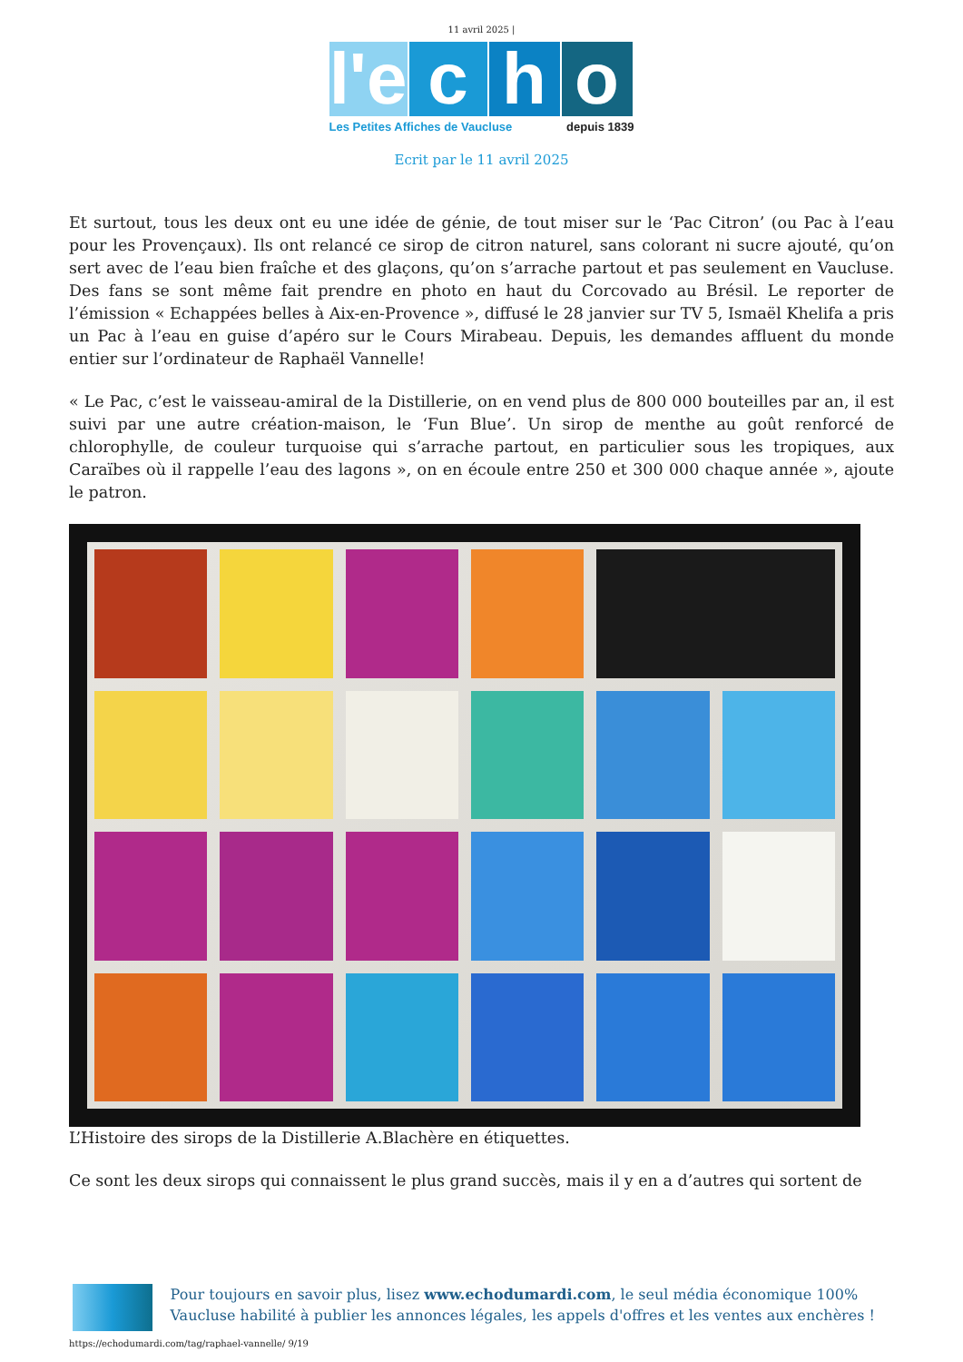11 avril 2025 |
l'e
c h o
Les Petites Affiches de Vaucluse depuis 1839
Ecrit par le 11 avril 2025
Et surtout, tous les deux ont eu une idée de génie, de tout miser sur le ‘Pac Citron’ (ou Pac à l’eau pour les Provençaux). Ils ont relancé ce sirop de citron naturel, sans colorant ni sucre ajouté, qu’on sert avec de l’eau bien fraîche et des glaçons, qu’on s’arrache partout et pas seulement en Vaucluse. Des fans se sont même fait prendre en photo en haut du Corcovado au Brésil. Le reporter de l’émission « Echappées belles à Aix-en-Provence », diffusé le 28 janvier sur TV 5, Ismaël Khelifa a pris un Pac à l’eau en guise d’apéro sur le Cours Mirabeau. Depuis, les demandes affluent du monde entier sur l’ordinateur de Raphaël Vannelle!
« Le Pac, c’est le vaisseau-amiral de la Distillerie, on en vend plus de 800 000 bouteilles par an, il est suivi par une autre création-maison, le ‘Fun Blue’. Un sirop de menthe au goût renforcé de chlorophylle, de couleur turquoise qui s’arrache partout, en particulier sous les tropiques, aux Caraïbes où il rappelle l’eau des lagons », on en écoule entre 250 et 300 000 chaque année », ajoute le patron.
L’Histoire des sirops de la Distillerie A.Blachère en étiquettes.
Ce sont les deux sirops qui connaissent le plus grand succès, mais il y en a d’autres qui sortent de
Pour toujours en savoir plus, lisez www.echodumardi.com, le seul média économique 100% Vaucluse habilité à publier les annonces légales, les appels d'offres et les ventes aux enchères !
https://echodumardi.com/tag/raphael-vannelle/ 9/19